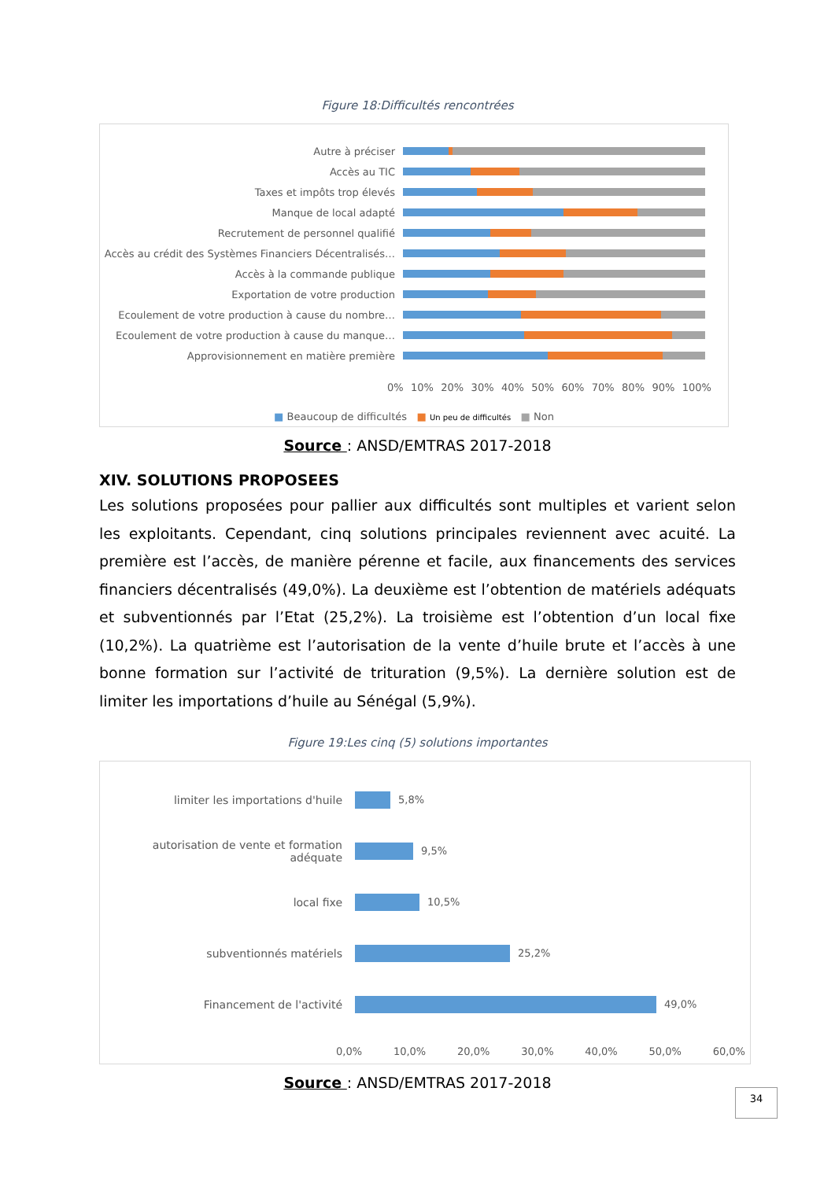Figure 18:Difficultés rencontrées
Autre à préciser
Accès au TIC
Taxes et impôts trop élevés
Manque de local adapté
Recrutement de personnel qualifié
Accès au crédit des Systèmes Financiers Décentralisés…
Accès à la commande publique
Exportation de votre production
Ecoulement de votre production à cause du nombre…
Ecoulement de votre production à cause du manque…
Approvisionnement en matière première
0% 10% 20% 30% 40% 50% 60% 70% 80% 90% 100%
■ Beaucoup de difficultés ■ Un peu de difficultés ■ Non
Source : ANSD/EMTRAS 2017-2018
XIV. SOLUTIONS PROPOSEES
Les solutions proposées pour pallier aux difficultés sont multiples et varient selon les exploitants. Cependant, cinq solutions principales reviennent avec acuité. La première est l’accès, de manière pérenne et facile, aux financements des services financiers décentralisés (49,0%). La deuxième est l’obtention de matériels adéquats et subventionnés par l’Etat (25,2%). La troisième est l’obtention d’un local fixe (10,2%). La quatrième est l’autorisation de la vente d’huile brute et l’accès à une bonne formation sur l’activité de trituration (9,5%). La dernière solution est de limiter les importations d’huile au Sénégal (5,9%).
Figure 19:Les cinq (5) solutions importantes
limiter les importations d'huile 5,8%
autorisation de vente et formation adéquate
9,5%
local fixe 10,5%
subventionnés matériels 25,2%
Financement de l'activité 49,0%
0,0% 10,0% 20,0% 30,0% 40,0% 50,0% 60,0%
Source : ANSD/EMTRAS 2017-2018
34